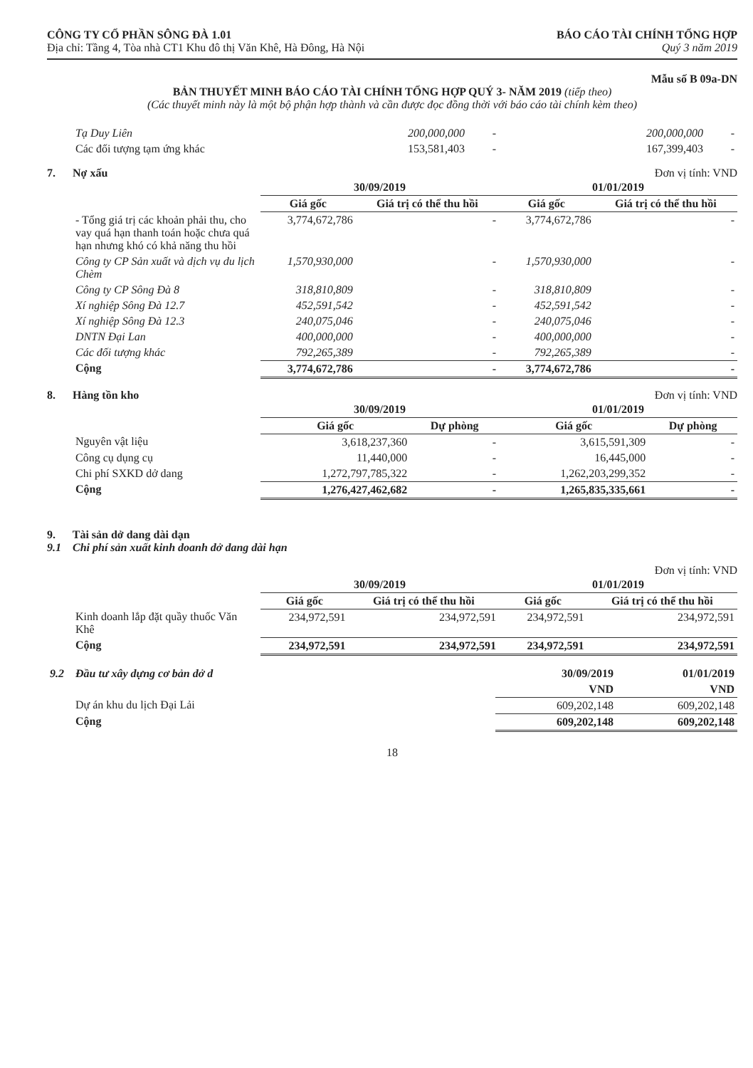CÔNG TY CỔ PHẦN SÔNG ĐÀ 1.01
Địa chỉ: Tầng 4, Tòa nhà CT1 Khu đô thị Văn Khê, Hà Đông, Hà Nội
BÁO CÁO TÀI CHÍNH TỔNG HỢP
Quý 3 năm 2019
Mẫu số B 09a-DN
BẢN THUYẾT MINH BÁO CÁO TÀI CHÍNH TỔNG HỢP QUÝ 3- NĂM 2019 (tiếp theo)
(Các thuyết minh này là một bộ phận hợp thành và cần được đọc đồng thời với báo cáo tài chính kèm theo)
| Tạ Duy Liên | 200,000,000 | - | 200,000,000 | - |
| Các đối tượng tạm ứng khác | 153,581,403 | - | 167,399,403 | - |
7. Nợ xấu Đơn vị tính: VND
| | 30/09/2019 | | 01/01/2019 | |
| | Giá gốc | Giá trị có thể thu hồi | Giá gốc | Giá trị có thể thu hồi |
| - Tổng giá trị các khoản phải thu, cho vay quá hạn thanh toán hoặc chưa quá hạn nhưng khó có khả năng thu hồi | 3,774,672,786 | - | 3,774,672,786 | - |
| Công ty CP Sản xuất và dịch vụ du lịch Chèm | 1,570,930,000 | - | 1,570,930,000 | - |
| Công ty CP Sông Đà 8 | 318,810,809 | - | 318,810,809 | - |
| Xí nghiệp Sông Đà 12.7 | 452,591,542 | - | 452,591,542 | - |
| Xí nghiệp Sông Đà 12.3 | 240,075,046 | - | 240,075,046 | - |
| DNTN Đại Lan | 400,000,000 | - | 400,000,000 | - |
| Các đối tượng khác | 792,265,389 | - | 792,265,389 | - |
| Cộng | 3,774,672,786 | - | 3,774,672,786 | - |
8. Hàng tồn kho Đơn vị tính: VND
| | 30/09/2019 | | 01/01/2019 | |
| | Giá gốc | Dự phòng | Giá gốc | Dự phòng |
| Nguyên vật liệu | 3,618,237,360 | - | 3,615,591,309 | - |
| Công cụ dụng cụ | 11,440,000 | - | 16,445,000 | - |
| Chi phí SXKD dở dang | 1,272,797,785,322 | - | 1,262,203,299,352 | - |
| Cộng | 1,276,427,462,682 | - | 1,265,835,335,661 | - |
9. Tài sản dở dang dài dạn
9.1 Chi phí sản xuất kinh doanh dở dang dài hạn
Đơn vị tính: VND
| | 30/09/2019 | | 01/01/2019 | |
| | Giá gốc | Giá trị có thể thu hồi | Giá gốc | Giá trị có thể thu hồi |
| Kinh doanh lắp đặt quầy thuốc Văn Khê | 234,972,591 | 234,972,591 | 234,972,591 | 234,972,591 |
| Cộng | 234,972,591 | 234,972,591 | 234,972,591 | 234,972,591 |
| 9.2 Đầu tư xây dựng cơ bản dở d | 30/09/2019 | 01/01/2019 |
| | VND | VND |
| Dự án khu du lịch Đại Lải | 609,202,148 | 609,202,148 |
| Cộng | 609,202,148 | 609,202,148 |
18